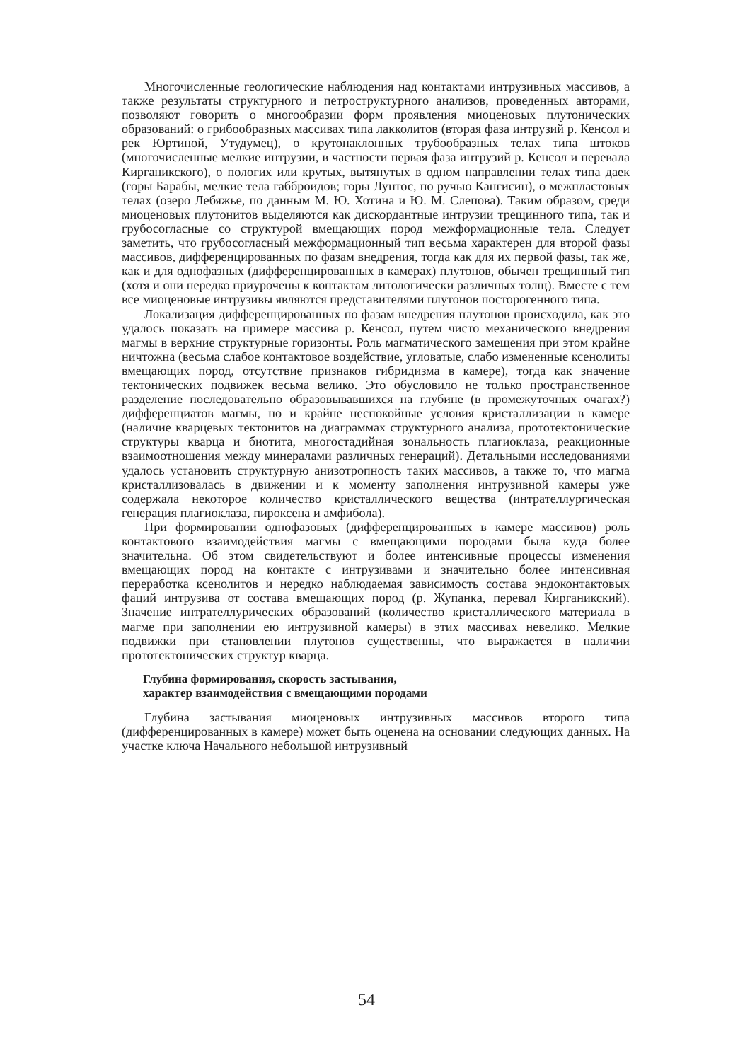Многочисленные геологические наблюдения над контактами интрузивных массивов, а также результаты структурного и петроструктурного анализов, проведенных авторами, позволяют говорить о многообразии форм проявления миоценовых плутонических образований: о грибообразных массивах типа лакколитов (вторая фаза интрузий р. Кенсол и рек Юртиной, Утудумец), о крутонаклонных трубообразных телах типа штоков (многочисленные мелкие интрузии, в частности первая фаза интрузий р. Кенсол и перевала Кирганикского), о пологих или крутых, вытянутых в одном направлении телах типа даек (горы Барабы, мелкие тела габброидов; горы Лунтос, по ручью Кангисин), о межпластовых телах (озеро Лебяжье, по данным М. Ю. Хотина и Ю. М. Слепова). Таким образом, среди миоценовых плутонитов выделяются как дискордантные интрузии трещинного типа, так и грубосогласные со структурой вмещающих пород межформационные тела. Следует заметить, что грубосогласный межформационный тип весьма характерен для второй фазы массивов, дифференцированных по фазам внедрения, тогда как для их первой фазы, так же, как и для однофазных (дифференцированных в камерах) плутонов, обычен трещинный тип (хотя и они нередко приурочены к контактам литологически различных толщ). Вместе с тем все миоценовые интрузивы являются представителями плутонов посторогенного типа.
Локализация дифференцированных по фазам внедрения плутонов происходила, как это удалось показать на примере массива р. Кенсол, путем чисто механического внедрения магмы в верхние структурные горизонты. Роль магматического замещения при этом крайне ничтожна (весьма слабое контактовое воздействие, угловатые, слабо измененные ксенолиты вмещающих пород, отсутствие признаков гибридизма в камере), тогда как значение тектонических подвижек весьма велико. Это обусловило не только пространственное разделение последовательно образовывавшихся на глубине (в промежуточных очагах?) дифференциатов магмы, но и крайне неспокойные условия кристаллизации в камере (наличие кварцевых тектонитов на диаграммах структурного анализа, прототектонические структуры кварца и биотита, многостадийная зональность плагиоклаза, реакционные взаимоотношения между минералами различных генераций). Детальными исследованиями удалось установить структурную анизотропность таких массивов, а также то, что магма кристаллизовалась в движении и к моменту заполнения интрузивной камеры уже содержала некоторое количество кристаллического вещества (интрателлургическая генерация плагиоклаза, пироксена и амфибола).
При формировании однофазовых (дифференцированных в камере массивов) роль контактового взаимодействия магмы с вмещающими породами была куда более значительна. Об этом свидетельствуют и более интенсивные процессы изменения вмещающих пород на контакте с интрузивами и значительно более интенсивная переработка ксенолитов и нередко наблюдаемая зависимость состава эндоконтактовых фаций интрузива от состава вмещающих пород (р. Жупанка, перевал Кирганикский). Значение интрателлурических образований (количество кристаллического материала в магме при заполнении ею интрузивной камеры) в этих массивах невелико. Мелкие подвижки при становлении плутонов существенны, что выражается в наличии прототектонических структур кварца.
Глубина формирования, скорость застывания,
характер взаимодействия с вмещающими породами
Глубина застывания миоценовых интрузивных массивов второго типа (дифференцированных в камере) может быть оценена на основании следующих данных. На участке ключа Начального небольшой интрузивный
54